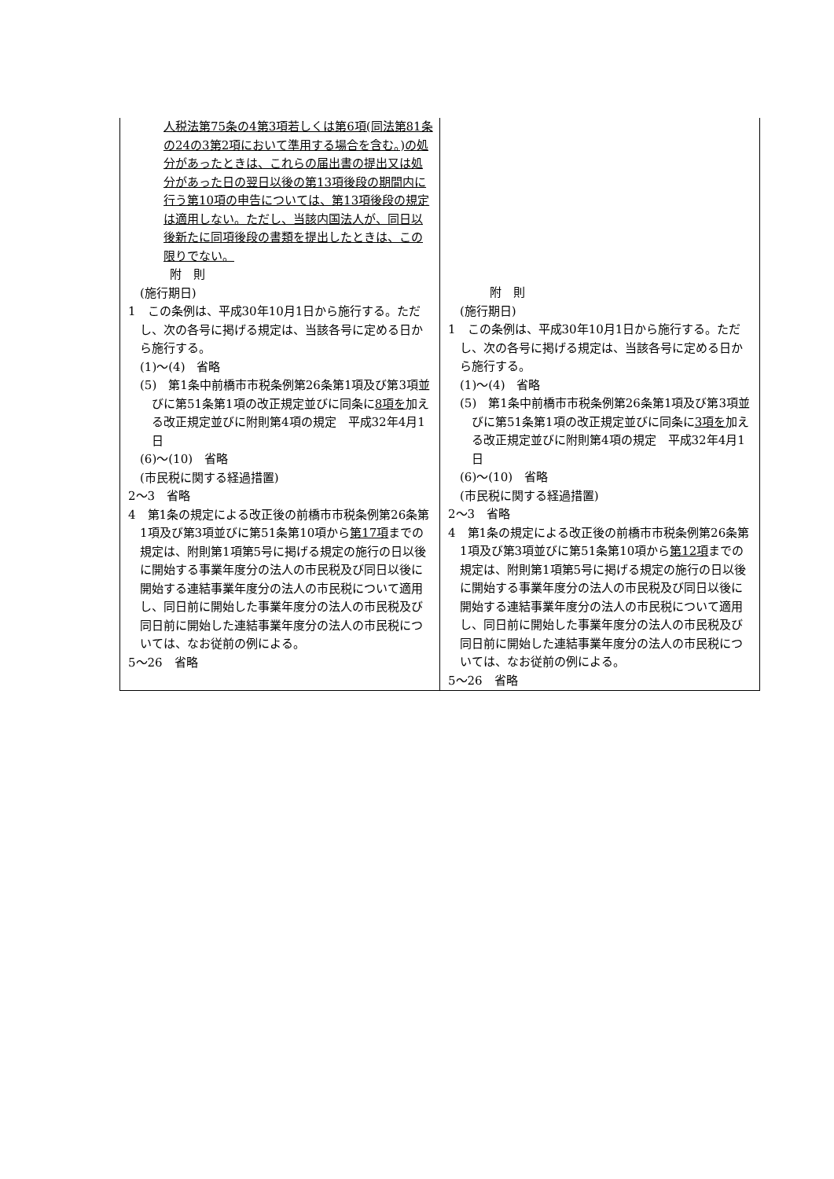| 人税法第75条の4第3項若しくは第6項(同法第81条の24の3第2項において準用する場合を含む。)の処分があったときは、これらの届出書の提出又は処分があった日の翌日以後の第13項後段の期間内に行う第10項の申告については、第13項後段の規定は適用しない。ただし、当該内国法人が、同日以後新たに同項後段の書類を提出したときは、この限りでない。 附 則 (施行期日) 1 この条例は、平成30年10月1日から施行する。ただし、次の各号に掲げる規定は、当該各号に定める日から施行する。 (1)～(4) 省略 (5) 第1条中前橋市市税条例第26条第1項及び第3項並びに第51条第1項の改正規定並びに同条に 8項を 加える改正規定並びに附則第4項の規定 平成32年4月1日 (6)～(10) 省略 (市民税に関する経過措置) 2～3 省略 4 第1条の規定による改正後の前橋市市税条例第26条第1項及び第3項並びに第51条第10項から 第17項 までの規定は、附則第1項第5号に掲げる規定の施行の日以後に開始する事業年度分の法人の市民税及び同日以後に開始する連結事業年度分の法人の市民税について適用し、同日前に開始した事業年度分の法人の市民税及び同日前に開始した連結事業年度分の法人の市民税については、なお従前の例による。 5～26 省略 | 附 則 (施行期日) 1 この条例は、平成30年10月1日から施行する。ただし、次の各号に掲げる規定は、当該各号に定める日から施行する。 (1)～(4) 省略 (5) 第1条中前橋市市税条例第26条第1項及び第3項並びに第51条第1項の改正規定並びに同条に 3項を 加える改正規定並びに附則第4項の規定 平成32年4月1日 (6)～(10) 省略 (市民税に関する経過措置) 2～3 省略 4 第1条の規定による改正後の前橋市市税条例第26条第1項及び第3項並びに第51条第10項から 第12項 までの規定は、附則第1項第5号に掲げる規定の施行の日以後に開始する事業年度分の法人の市民税及び同日以後に開始する連結事業年度分の法人の市民税について適用し、同日前に開始した事業年度分の法人の市民税及び同日前に開始した連結事業年度分の法人の市民税については、なお従前の例による。 5～26 省略 |